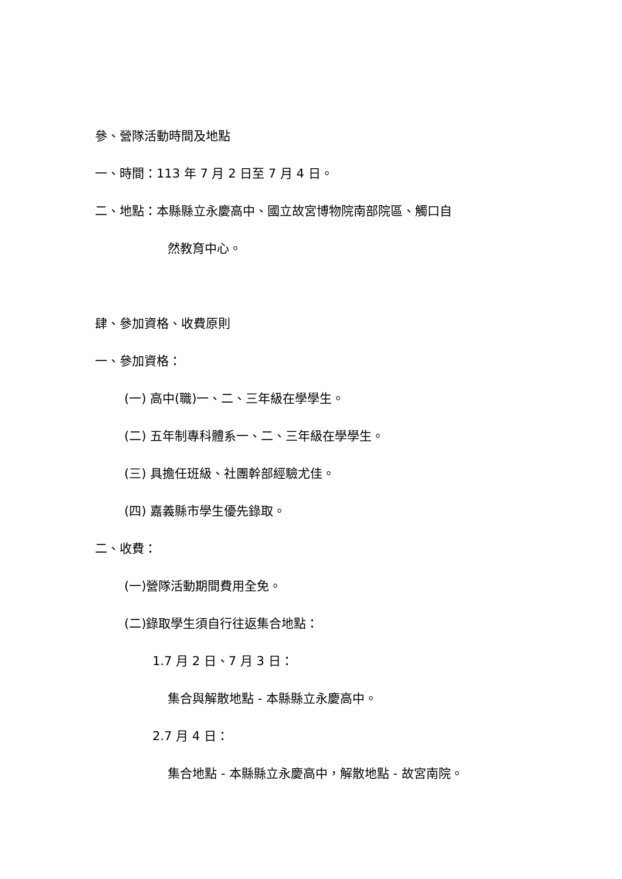參、營隊活動時間及地點
一、時間：113 年 7 月 2 日至 7 月 4 日。
二、地點：本縣縣立永慶高中、國立故宮博物院南部院區、觸口自
然教育中心。
肆、參加資格、收費原則
一、參加資格：
(一) 高中(職)一、二、三年級在學學生。
(二) 五年制專科體系一、二、三年級在學學生。
(三) 具擔任班級、社團幹部經驗尤佳。
(四) 嘉義縣市學生優先錄取。
二、收費：
(一)營隊活動期間費用全免。
(二)錄取學生須自行往返集合地點：
1.7 月 2 日、7 月 3 日：
集合與解散地點 - 本縣縣立永慶高中。
2.7 月 4 日：
集合地點 - 本縣縣立永慶高中，解散地點 - 故宮南院。